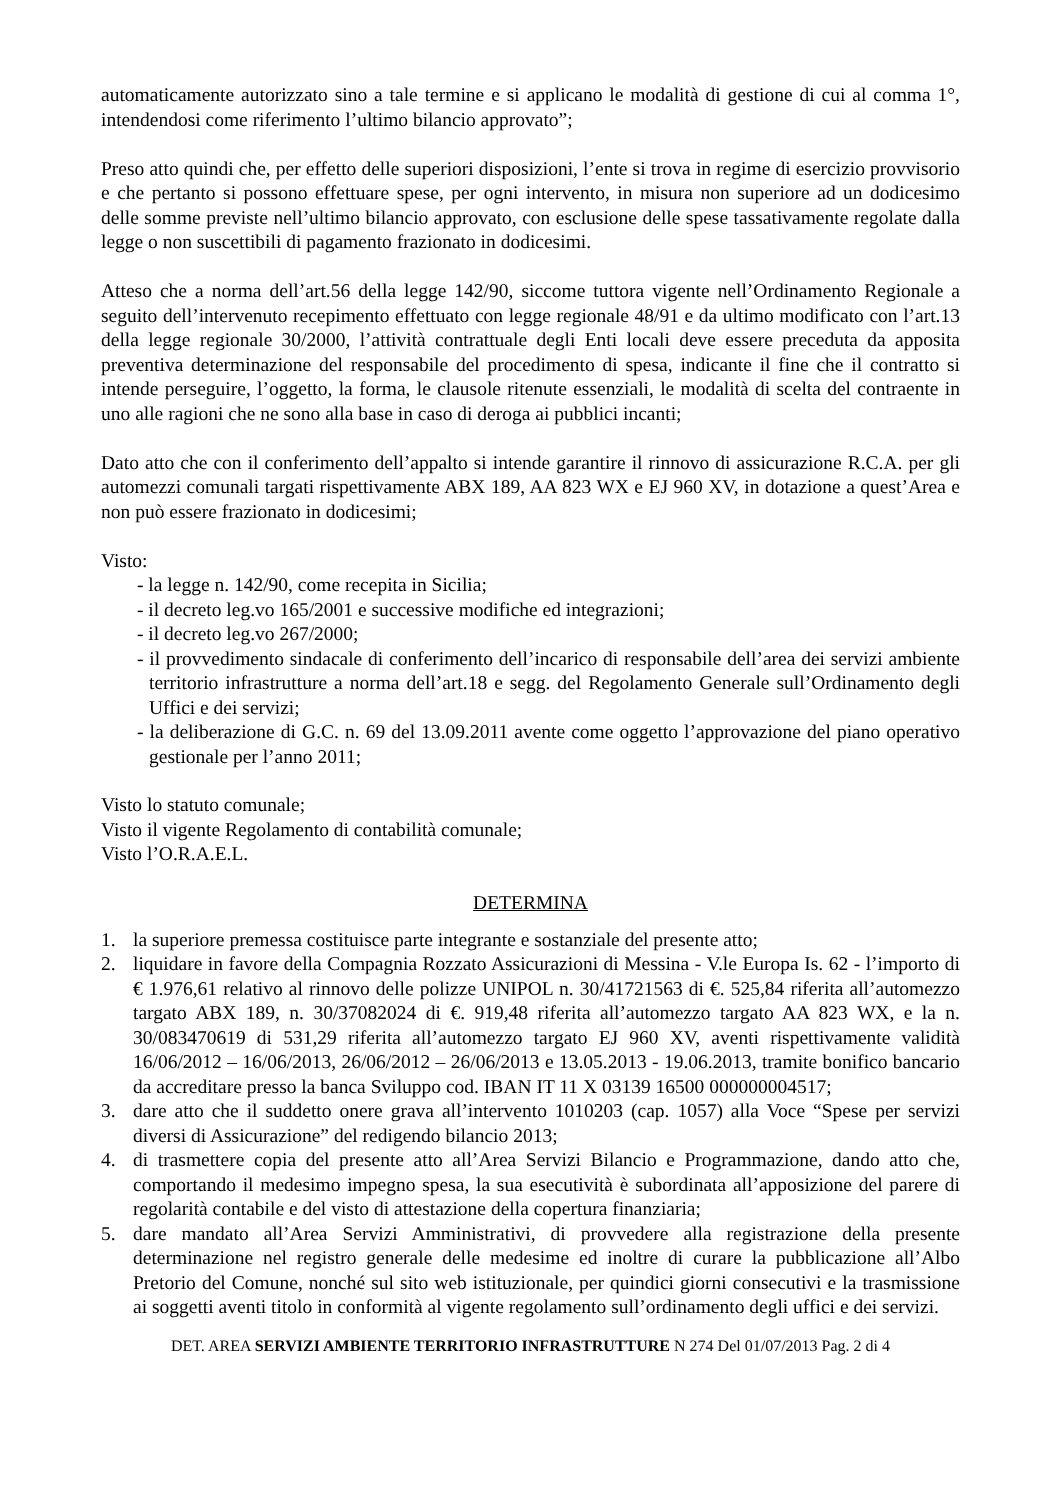automaticamente autorizzato sino a tale termine e si applicano le modalità di gestione di cui al comma 1°, intendendosi come riferimento l’ultimo bilancio approvato”;
Preso atto quindi che, per effetto delle superiori disposizioni, l’ente si trova in regime di esercizio provvisorio e che pertanto si possono effettuare spese, per ogni intervento, in misura non superiore ad un dodicesimo delle somme previste nell’ultimo bilancio approvato, con esclusione delle spese tassativamente regolate dalla legge o non suscettibili di pagamento frazionato in dodicesimi.
Atteso che a norma dell’art.56 della legge 142/90, siccome tuttora vigente nell’Ordinamento Regionale a seguito dell’intervenuto recepimento effettuato con legge regionale 48/91 e da ultimo modificato con l’art.13 della legge regionale 30/2000, l’attività contrattuale degli Enti locali deve essere preceduta da apposita preventiva determinazione del responsabile del procedimento di spesa, indicante il fine che il contratto si intende perseguire, l’oggetto, la forma, le clausole ritenute essenziali, le modalità di scelta del contraente in uno alle ragioni che ne sono alla base in caso di deroga ai pubblici incanti;
Dato atto che con il conferimento dell’appalto si intende garantire il rinnovo di assicurazione R.C.A. per gli automezzi comunali targati rispettivamente ABX 189, AA 823 WX e EJ 960 XV, in dotazione a quest’Area e non può essere frazionato in dodicesimi;
Visto:
- la legge n. 142/90, come recepita in Sicilia;
- il decreto leg.vo 165/2001 e successive modifiche ed integrazioni;
- il decreto leg.vo 267/2000;
- il provvedimento sindacale di conferimento dell’incarico di responsabile dell’area dei servizi ambiente territorio infrastrutture a norma dell’art.18 e segg. del Regolamento Generale sull’Ordinamento degli Uffici e dei servizi;
- la deliberazione di G.C. n. 69 del 13.09.2011 avente come oggetto l’approvazione del piano operativo gestionale per l’anno 2011;
Visto lo statuto comunale;
Visto il vigente Regolamento di contabilità comunale;
Visto l’O.R.A.E.L.
DETERMINA
1. la superiore premessa costituisce parte integrante e sostanziale del presente atto;
2. liquidare in favore della Compagnia Rozzato Assicurazioni di Messina - V.le Europa Is. 62 - l’importo di € 1.976,61 relativo al rinnovo delle polizze UNIPOL n. 30/41721563 di €. 525,84 riferita all’automezzo targato ABX 189, n. 30/37082024 di €. 919,48 riferita all’automezzo targato AA 823 WX, e la n. 30/083470619 di 531,29 riferita all’automezzo targato EJ 960 XV, aventi rispettivamente validità 16/06/2012 – 16/06/2013, 26/06/2012 – 26/06/2013 e 13.05.2013 - 19.06.2013, tramite bonifico bancario da accreditare presso la banca Sviluppo cod. IBAN IT 11 X 03139 16500 000000004517;
3. dare atto che il suddetto onere grava all’intervento 1010203 (cap. 1057) alla Voce “Spese per servizi diversi di Assicurazione” del redigendo bilancio 2013;
4. di trasmettere copia del presente atto all’Area Servizi Bilancio e Programmazione, dando atto che, comportando il medesimo impegno spesa, la sua esecutività è subordinata all’apposizione del parere di regolarità contabile e del visto di attestazione della copertura finanziaria;
5. dare mandato all’Area Servizi Amministrativi, di provvedere alla registrazione della presente determinazione nel registro generale delle medesime ed inoltre di curare la pubblicazione all’Albo Pretorio del Comune, nonché sul sito web istituzionale, per quindici giorni consecutivi e la trasmissione ai soggetti aventi titolo in conformità al vigente regolamento sull’ordinamento degli uffici e dei servizi.
DET. AREA SERVIZI AMBIENTE TERRITORIO INFRASTRUTTURE N 274 Del 01/07/2013 Pag. 2 di 4